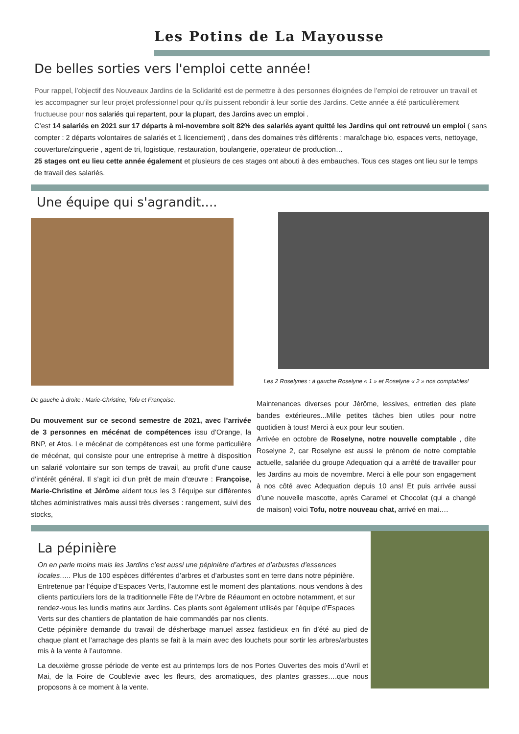Les Potins de La Mayousse
De belles sorties vers l'emploi cette année!
Pour rappel, l’objectif des Nouveaux Jardins de la Solidarité est de permettre à des personnes éloignées de l’emploi de retrouver un travail et les accompagner sur leur projet professionnel pour qu’ils puissent rebondir à leur sortie des Jardins. Cette année a été particulièrement fructueuse pour nos salariés qui repartent, pour la plupart, des Jardins avec un emploi .
C’est 14 salariés en 2021 sur 17 départs à mi-novembre soit 82% des salariés ayant quitté les Jardins qui ont retrouvé un emploi ( sans compter : 2 départs volontaires de salariés et 1 licenciement) , dans des domaines très différents : maraîchage bio, espaces verts, nettoyage, couverture/zinguerie , agent de tri, logistique, restauration, boulangerie, operateur de production…
25 stages ont eu lieu cette année également et plusieurs de ces stages ont abouti à des embauches. Tous ces stages ont lieu sur le temps de travail des salariés.
Une équipe qui s'agrandit....
De gauche à droite : Marie-Christine, Tofu et Françoise.
Du mouvement sur ce second semestre de 2021, avec l’arrivée de 3 personnes en mécénat de compétences issu d’Orange, la BNP, et Atos. Le mécénat de compétences est une forme particulière de mécénat, qui consiste pour une entreprise à mettre à disposition un salarié volontaire sur son temps de travail, au profit d’une cause d’intérêt général. Il s’agit ici d’un prêt de main d’œuvre : Françoise, Marie-Christine et Jérôme aident tous les 3 l’équipe sur différentes tâches administratives mais aussi très diverses : rangement, suivi des stocks,
Les 2 Roselynes : à gauche Roselyne « 1 » et Roselyne « 2 » nos comptables!
Maintenances diverses pour Jérôme, lessives, entretien des plate bandes extérieures...Mille petites tâches bien utiles pour notre quotidien à tous! Merci à eux pour leur soutien.
Arrivée en octobre de Roselyne, notre nouvelle comptable , dite Roselyne 2, car Roselyne est aussi le prénom de notre comptable actuelle, salariée du groupe Adequation qui a arrêté de travailler pour les Jardins au mois de novembre. Merci à elle pour son engagement à nos côté avec Adequation depuis 10 ans! Et puis arrivée aussi d’une nouvelle mascotte, après Caramel et Chocolat (qui a changé de maison) voici Tofu, notre nouveau chat, arrivé en mai….
La pépinière
On en parle moins mais les Jardins c’est aussi une pépinière d’arbres et d’arbustes d’essences locales….. Plus de 100 espèces différentes d’arbres et d’arbustes sont en terre dans notre pépinière. Entretenue par l’équipe d’Espaces Verts, l’automne est le moment des plantations, nous vendons à des clients particuliers lors de la traditionnelle Fête de l’Arbre de Réaumont en octobre notamment, et sur rendez-vous les lundis matins aux Jardins. Ces plants sont également utilisés par l’équipe d’Espaces Verts sur des chantiers de plantation de haie commandés par nos clients.
Cette pépinière demande du travail de désherbage manuel assez fastidieux en fin d’été au pied de chaque plant et l’arrachage des plants se fait à la main avec des louchets pour sortir les arbres/arbustes mis à la vente à l’automne.
La deuxième grosse période de vente est au printemps lors de nos Portes Ouvertes des mois d’Avril et Mai, de la Foire de Coublevie avec les fleurs, des aromatiques, des plantes grasses….que nous proposons à ce moment à la vente.